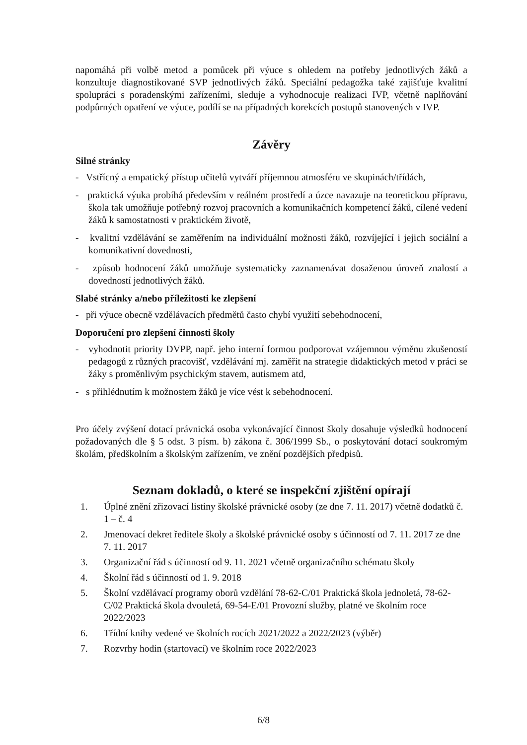napomáhá při volbě metod a pomůcek při výuce s ohledem na potřeby jednotlivých žáků a konzultuje diagnostikované SVP jednotlivých žáků. Speciální pedagožka také zajišťuje kvalitní spolupráci s poradenskými zařízeními, sleduje a vyhodnocuje realizaci IVP, včetně naplňování podpůrných opatření ve výuce, podílí se na případných korekcích postupů stanovených v IVP.
Závěry
Silné stránky
- Vstřícný a empatický přístup učitelů vytváří příjemnou atmosféru ve skupinách/třídách,
- praktická výuka probíhá především v reálném prostředí a úzce navazuje na teoretickou přípravu, škola tak umožňuje potřebný rozvoj pracovních a komunikačních kompetencí žáků, cílené vedení žáků k samostatnosti v praktickém životě,
- kvalitní vzdělávání se zaměřením na individuální možnosti žáků, rozvíjející i jejich sociální a komunikativní dovednosti,
- způsob hodnocení žáků umožňuje systematicky zaznamenávat dosaženou úroveň znalostí a dovedností jednotlivých žáků.
Slabé stránky a/nebo příležitosti ke zlepšení
- při výuce obecně vzdělávacích předmětů často chybí využití sebehodnocení,
Doporučení pro zlepšení činnosti školy
- vyhodnotit priority DVPP, např. jeho interní formou podporovat vzájemnou výměnu zkušeností pedagogů z různých pracovišť, vzdělávání mj. zaměřit na strategie didaktických metod v práci se žáky s proměnlivým psychickým stavem, autismem atd,
- s přihlédnutím k možnostem žáků je více vést k sebehodnocení.
Pro účely zvýšení dotací právnická osoba vykonávající činnost školy dosahuje výsledků hodnocení požadovaných dle § 5 odst. 3 písm. b) zákona č. 306/1999 Sb., o poskytování dotací soukromým školám, předškolním a školským zařízením, ve znění pozdějších předpisů.
Seznam dokladů, o které se inspekční zjištění opírají
1. Úplné znění zřizovací listiny školské právnické osoby (ze dne 7. 11. 2017) včetně dodatků č. 1 – č. 4
2. Jmenovací dekret ředitele školy a školské právnické osoby s účinností od 7. 11. 2017 ze dne 7. 11. 2017
3. Organizační řád s účinností od 9. 11. 2021 včetně organizačního schématu školy
4. Školní řád s účinností od 1. 9. 2018
5. Školní vzdělávací programy oborů vzdělání 78-62-C/01 Praktická škola jednoletá, 78-62-C/02 Praktická škola dvouletá, 69-54-E/01 Provozní služby, platné ve školním roce 2022/2023
6. Třídní knihy vedené ve školních rocích 2021/2022 a 2022/2023 (výběr)
7. Rozvrhy hodin (startovací) ve školním roce 2022/2023
6/8